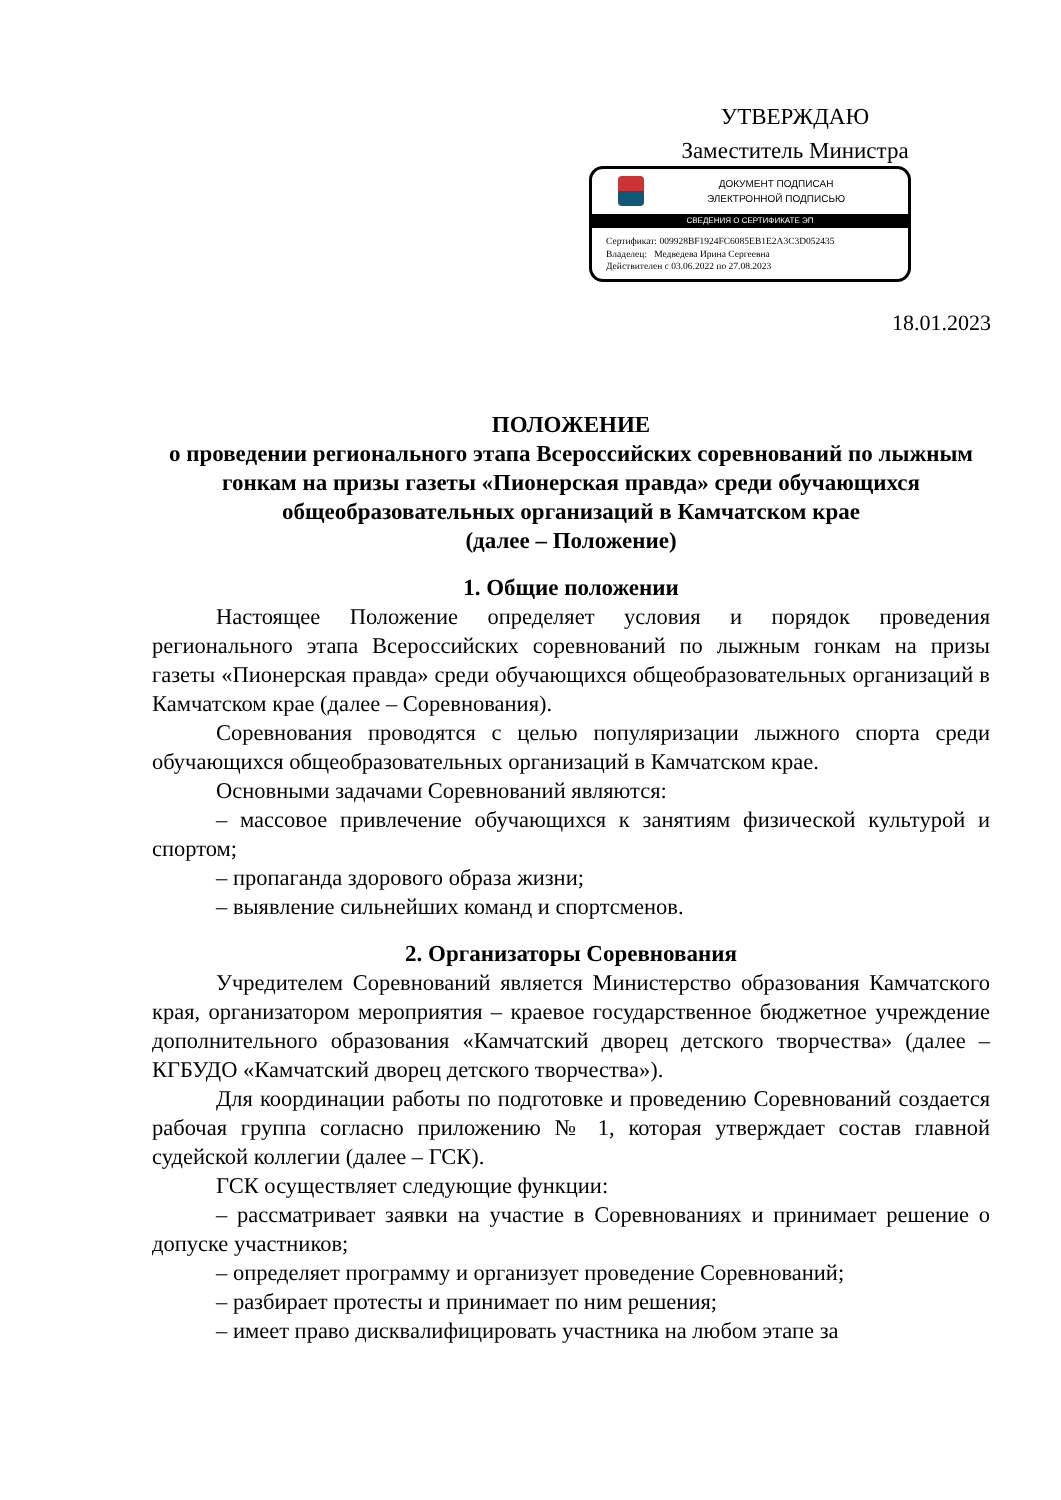УТВЕРЖДАЮ
Заместитель Министра
ДОКУМЕНТ ПОДПИСАН
ЭЛЕКТРОННОЙ ПОДПИСЬЮ
СВЕДЕНИЯ О СЕРТИФИКАТЕ ЭП
Сертификат: 009928BF1924FC6085EB1E2A3C3D052435
Владелец: Медведева Ирина Сергеевна
Действителен с 03.06.2022 по 27.08.2023
18.01.2023
ПОЛОЖЕНИЕ
о проведении регионального этапа Всероссийских соревнований по лыжным гонкам на призы газеты «Пионерская правда» среди обучающихся общеобразовательных организаций в Камчатском крае
(далее – Положение)
1. Общие положении
Настоящее Положение определяет условия и порядок проведения регионального этапа Всероссийских соревнований по лыжным гонкам на призы газеты «Пионерская правда» среди обучающихся общеобразовательных организаций в Камчатском крае (далее – Соревнования).
Соревнования проводятся с целью популяризации лыжного спорта среди обучающихся общеобразовательных организаций в Камчатском крае.
Основными задачами Соревнований являются:
– массовое привлечение обучающихся к занятиям физической культурой и спортом;
– пропаганда здорового образа жизни;
– выявление сильнейших команд и спортсменов.
2. Организаторы Соревнования
Учредителем Соревнований является Министерство образования Камчатского края, организатором мероприятия – краевое государственное бюджетное учреждение дополнительного образования «Камчатский дворец детского творчества» (далее – КГБУДО «Камчатский дворец детского творчества»).
Для координации работы по подготовке и проведению Соревнований создается рабочая группа согласно приложению № 1, которая утверждает состав главной судейской коллегии (далее – ГСК).
ГСК осуществляет следующие функции:
– рассматривает заявки на участие в Соревнованиях и принимает решение о допуске участников;
– определяет программу и организует проведение Соревнований;
– разбирает протесты и принимает по ним решения;
– имеет право дисквалифицировать участника на любом этапе за